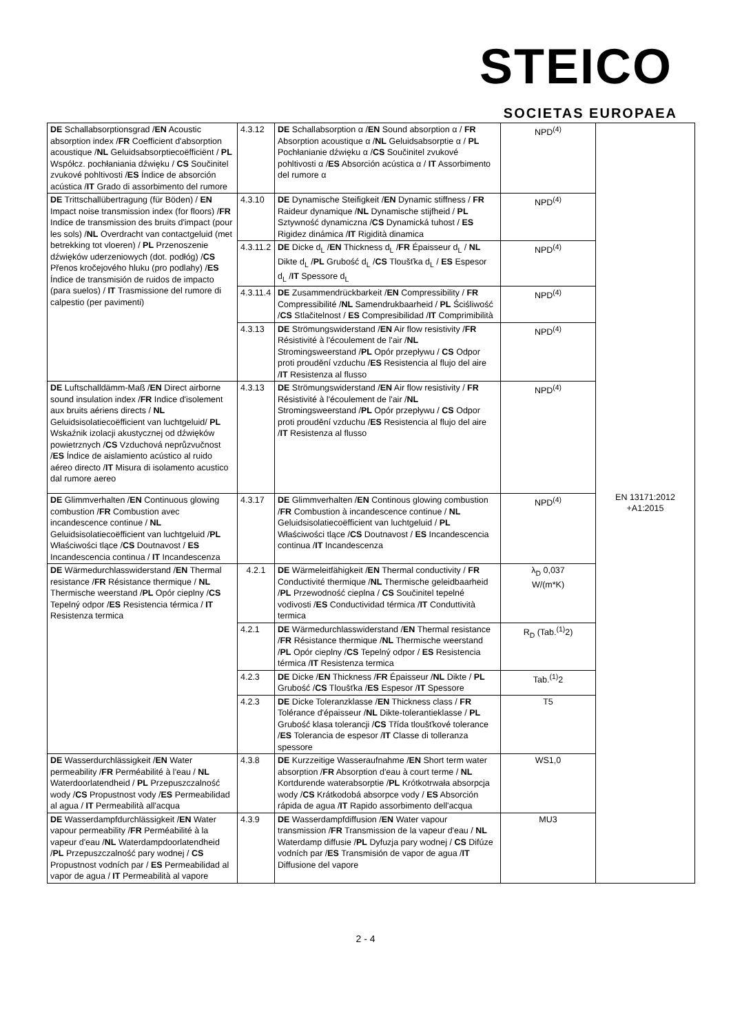STEICO
SOCIETAS EUROPAEA
| DE Schallabsorptionsgrad / EN Acoustic absorption index / FR Coefficient d'absorption acoustique / NL Geluidsabsorptiecoëfficiënt / PL Współcz. pochłaniania dźwięku / CS Součinitel zvukové pohltivosti / ES Índice de absorción acústica / IT Grado di assorbimento del rumore | 4.3.12 | DE Schallabsorption α / EN Sound absorption α / FR Absorption acoustique α / NL Geluidsabsorptie α / PL Pochłanianie dźwięku α / CS Součinitel zvukové pohltivosti α / ES Absorción acústica α / IT Assorbimento del rumore α | NPD<sup>(4)</sup> | EN 13171:2012 +A1:2015 |
| DE Trittschallübertragung (für Böden) / EN Impact noise transmission index (for floors) / FR Indice de transmission des bruits d'impact (pour les sols) / NL Overdracht van contactgeluid (met betrekking tot vloeren) / PL Przenoszenie dźwięków uderzeniowych (dot. podłóg) / CS Přenos kročejového hluku (pro podlahy) / ES Índice de transmisión de ruidos de impacto (para suelos) / IT Trasmissione del rumore di calpestio (per pavimenti) | 4.3.10 | DE Dynamische Steifigkeit / EN Dynamic stiffness / FR Raideur dynamique / NL Dynamische stijfheid / PL Sztywność dynamiczna / CS Dynamická tuhost / ES Rigidez dinámica / IT Rigidità dinamica | NPD<sup>(4)</sup> | |
| | 4.3.11.2 | DE Dicke d<sub>L</sub> / EN Thickness d<sub>L</sub> / FR Épaisseur d<sub>L</sub> / NL Dikte d<sub>L</sub> / PL Grubość d<sub>L</sub> / CS Tloušťka d<sub>L</sub> / ES Espesor d<sub>L</sub> / IT Spessore d<sub>L</sub> | NPD<sup>(4)</sup> | |
| | 4.3.11.4 | DE Zusammendrückbarkeit / EN Compressibility / FR Compressibilité / NL Samendrukbaarheid / PL Ściśliwość / CS Stlačitelnost / ES Compresibilidad / IT Comprimibilità | NPD<sup>(4)</sup> | |
| | 4.3.13 | DE Strömungswiderstand / EN Air flow resistivity / FR Résistivité à l'écoulement de l'air / NL Stromingsweerstand / PL Opór przepływu / CS Odpor proti proudění vzduchu / ES Resistencia al flujo del aire / IT Resistenza al flusso | NPD<sup>(4)</sup> | |
| DE Luftschalldämm-Maß / EN Direct airborne sound insulation index / FR Indice d'isolement aux bruits aériens directs / NL Geluidsisolatiecoëfficient van luchtgeluid/ PL Wskaźnik izolacji akustycznej od dźwięków powietrznych / CS Vzduchová neprůzvučnost / ES Índice de aislamiento acústico al ruido aéreo directo / IT Misura di isolamento acustico dal rumore aereo | 4.3.13 | DE Strömungswiderstand / EN Air flow resistivity / FR Résistivité à l'écoulement de l'air / NL Stromingsweerstand / PL Opór przepływu / CS Odpor proti proudění vzduchu / ES Resistencia al flujo del aire / IT Resistenza al flusso | NPD<sup>(4)</sup> | |
| DE Glimmverhalten / EN Continuous glowing combustion / FR Combustion avec incandescence continue / NL Geluidsisolatiecoëfficient van luchtgeluid / PL Właściwości tlące / CS Doutnavost / ES Incandescencia continua / IT Incandescenza | 4.3.17 | DE Glimmverhalten / EN Continous glowing combustion / FR Combustion à incandescence continue / NL Geluidsisolatiecoëfficient van luchtgeluid / PL Właściwości tlące / CS Doutnavost / ES Incandescencia continua / IT Incandescenza | NPD<sup>(4)</sup> | |
| DE Wärmedurchlasswiderstand / EN Thermal resistance / FR Résistance thermique / NL Thermische weerstand / PL Opór cieplny / CS Tepelný odpor / ES Resistencia térmica / IT Resistenza termica | 4.2.1 | DE Wärmeleitfähigkeit / EN Thermal conductivity / FR Conductivité thermique / NL Thermische geleidbaarheid / PL Przewodność cieplna / CS Součinitel tepelné vodivosti / ES Conductividad térmica / IT Conduttività termica | λ<sub>D</sub> 0,037 W/(m*K) | |
| | 4.2.1 | DE Wärmedurchlasswiderstand / EN Thermal resistance / FR Résistance thermique / NL Thermische weerstand / PL Opór cieplny / CS Tepelný odpor / ES Resistencia térmica / IT Resistenza termica | R<sub>D</sub> (Tab.<sup>(1)</sup>2) | |
| | 4.2.3 | DE Dicke / EN Thickness / FR Épaisseur / NL Dikte / PL Grubość / CS Tloušťka / ES Espesor / IT Spessore | Tab.<sup>(1)</sup>2 | |
| | 4.2.3 | DE Dicke Toleranzklasse / EN Thickness class / FR Tolérance d'épaisseur / NL Dikte-tolerantieklasse / PL Grubość klasa tolerancji / CS Třída tloušťkové tolerance / ES Tolerancia de espesor / IT Classe di tolleranza spessore | T5 | |
| DE Wasserdurchlässigkeit / EN Water permeability / FR Perméabilité à l'eau / NL Waterdoorlatendheid / PL Przepuszczalność wody / CS Propustnost vody / ES Permeabilidad al agua / IT Permeabilità all'acqua | 4.3.8 | DE Kurzzeitige Wasseraufnahme / EN Short term water absorption / FR Absorption d'eau à court terme / NL Kortdurende waterabsorptie / PL Krótkotrwała absorpcja wody / CS Krátkodobá absorpce vody / ES Absorción rápida de agua / IT Rapido assorbimento dell'acqua | WS1,0 | |
| DE Wasserdampfdurchlässigkeit / EN Water vapour permeability / FR Perméabilité à la vapeur d'eau / NL Waterdampdoorlatendheid / PL Przepuszczalność pary wodnej / CS Propustnost vodních par / ES Permeabilidad al vapor de agua / IT Permeabilità al vapore | 4.3.9 | DE Wasserdampfdiffusion / EN Water vapour transmission / FR Transmission de la vapeur d'eau / NL Waterdamp diffusie / PL Dyfuzja pary wodnej / CS Difúze vodních par / ES Transmisión de vapor de agua / IT Diffusione del vapore | MU3 | |
2 - 4